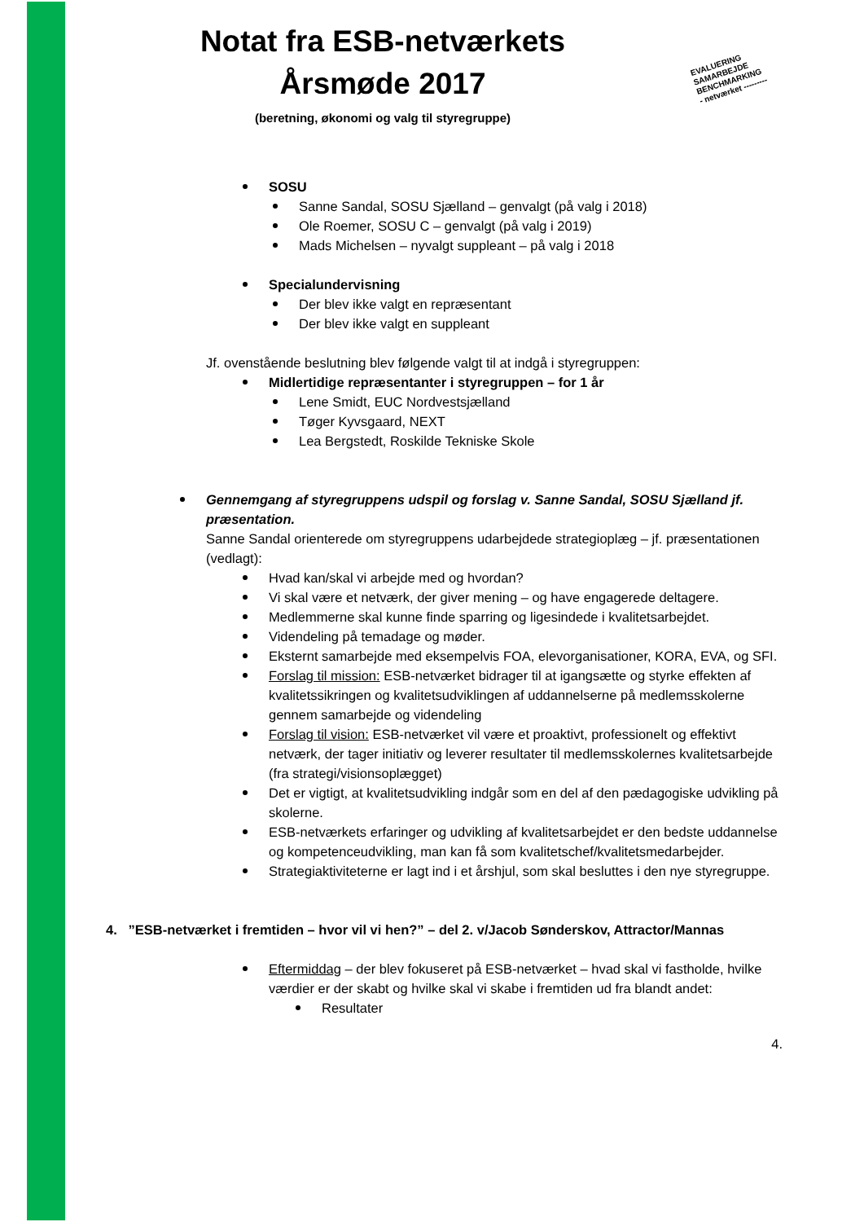EVALUERING
SAMARBEJDE
BENCHMARKING
- netværket ---------
Notat fra ESB-netværkets
Årsmøde 2017
(beretning, økonomi og valg til styregruppe)
SOSU
Sanne Sandal, SOSU Sjælland – genvalgt (på valg i 2018)
Ole Roemer, SOSU C – genvalgt (på valg i 2019)
Mads Michelsen – nyvalgt suppleant – på valg i 2018
Specialundervisning
Der blev ikke valgt en repræsentant
Der blev ikke valgt en suppleant
Jf. ovenstående beslutning blev følgende valgt til at indgå i styregruppen:
Midlertidige repræsentanter i styregruppen – for 1 år
Lene Smidt, EUC Nordvestsjælland
Tøger Kyvsgaard, NEXT
Lea Bergstedt, Roskilde Tekniske Skole
Gennemgang af styregruppens udspil og forslag v. Sanne Sandal, SOSU Sjælland jf. præsentation.
Sanne Sandal orienterede om styregruppens udarbejdede strategioplæg – jf. præsentationen (vedlagt):
Hvad kan/skal vi arbejde med og hvordan?
Vi skal være et netværk, der giver mening – og have engagerede deltagere.
Medlemmerne skal kunne finde sparring og ligesindede i kvalitetsarbejdet.
Videndeling på temadage og møder.
Eksternt samarbejde med eksempelvis FOA, elevorganisationer, KORA, EVA, og SFI.
Forslag til mission: ESB-netværket bidrager til at igangsætte og styrke effekten af kvalitetssikringen og kvalitetsudviklingen af uddannelserne på medlemsskolerne gennem samarbejde og videndeling
Forslag til vision: ESB-netværket vil være et proaktivt, professionelt og effektivt netværk, der tager initiativ og leverer resultater til medlemsskolernes kvalitetsarbejde (fra strategi/visionsoplægget)
Det er vigtigt, at kvalitetsudvikling indgår som en del af den pædagogiske udvikling på skolerne.
ESB-netværkets erfaringer og udvikling af kvalitetsarbejdet er den bedste uddannelse og kompetenceudvikling, man kan få som kvalitetschef/kvalitetsmedarbejder.
Strategiaktiviteterne er lagt ind i et årshjul, som skal besluttes i den nye styregruppe.
4. ”ESB-netværket i fremtiden – hvor vil vi hen?” – del 2. v/Jacob Sønderskov, Attractor/Mannas
Eftermiddag – der blev fokuseret på ESB-netværket – hvad skal vi fastholde, hvilke værdier er der skabt og hvilke skal vi skabe i fremtiden ud fra blandt andet:
Resultater
4.